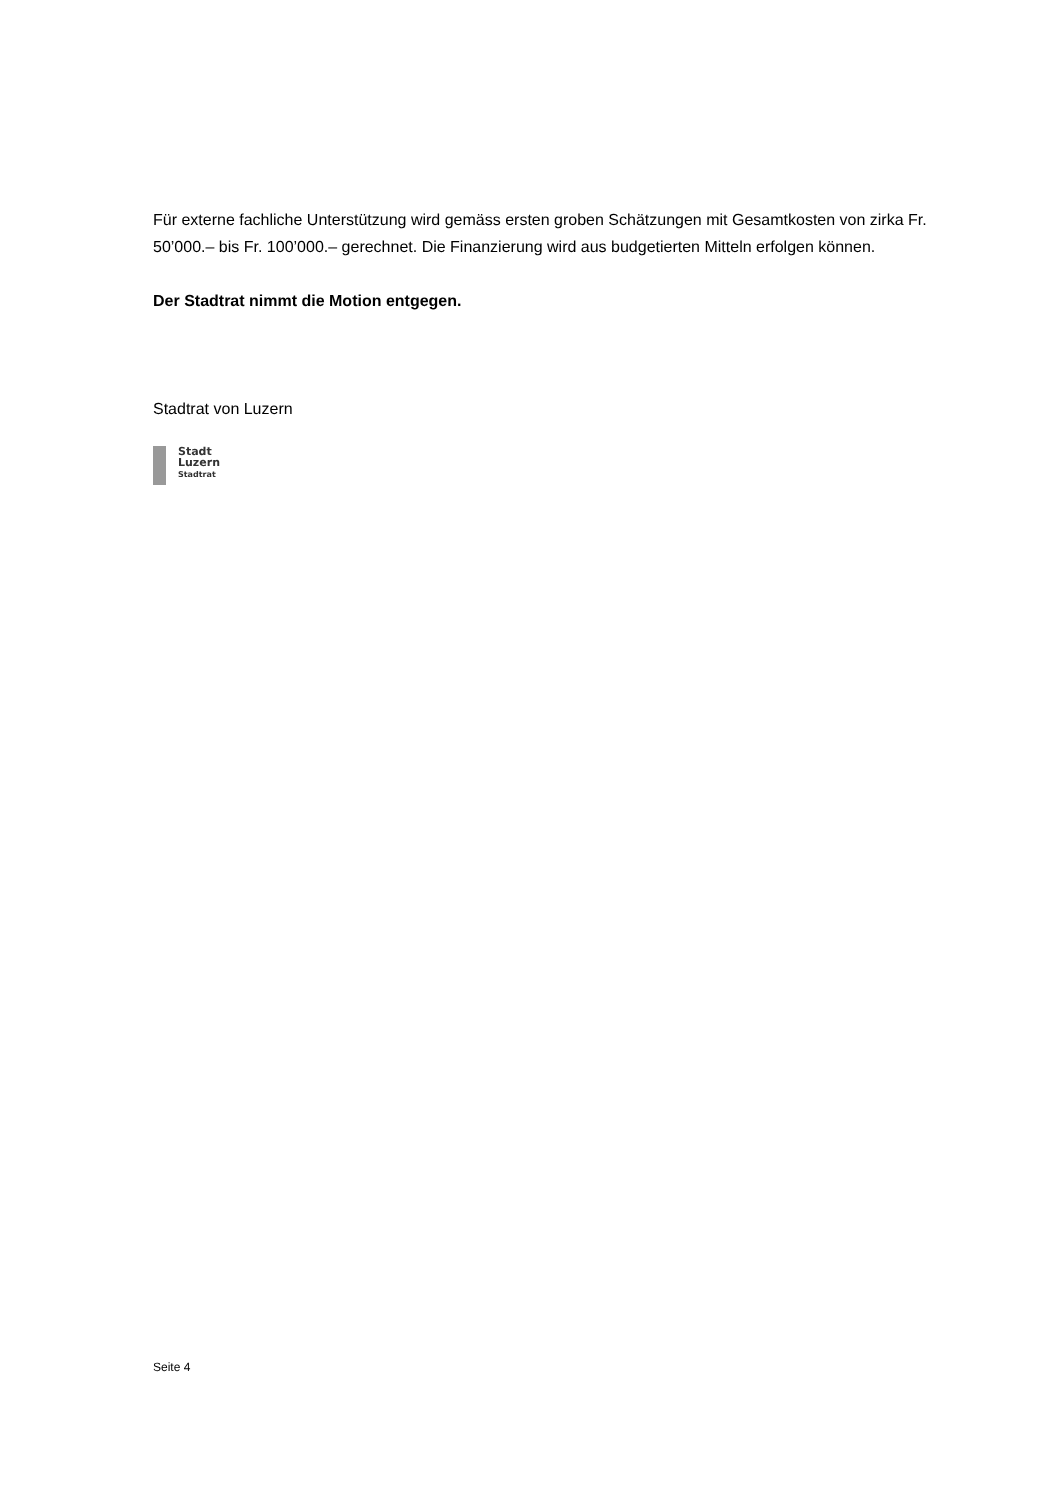Für externe fachliche Unterstützung wird gemäss ersten groben Schätzungen mit Gesamtkosten von zirka Fr. 50’000.– bis Fr. 100’000.– gerechnet. Die Finanzierung wird aus budgetierten Mitteln erfolgen können.
Der Stadtrat nimmt die Motion entgegen.
Stadtrat von Luzern
Stadt
Luzern
Stadtrat
Seite 4